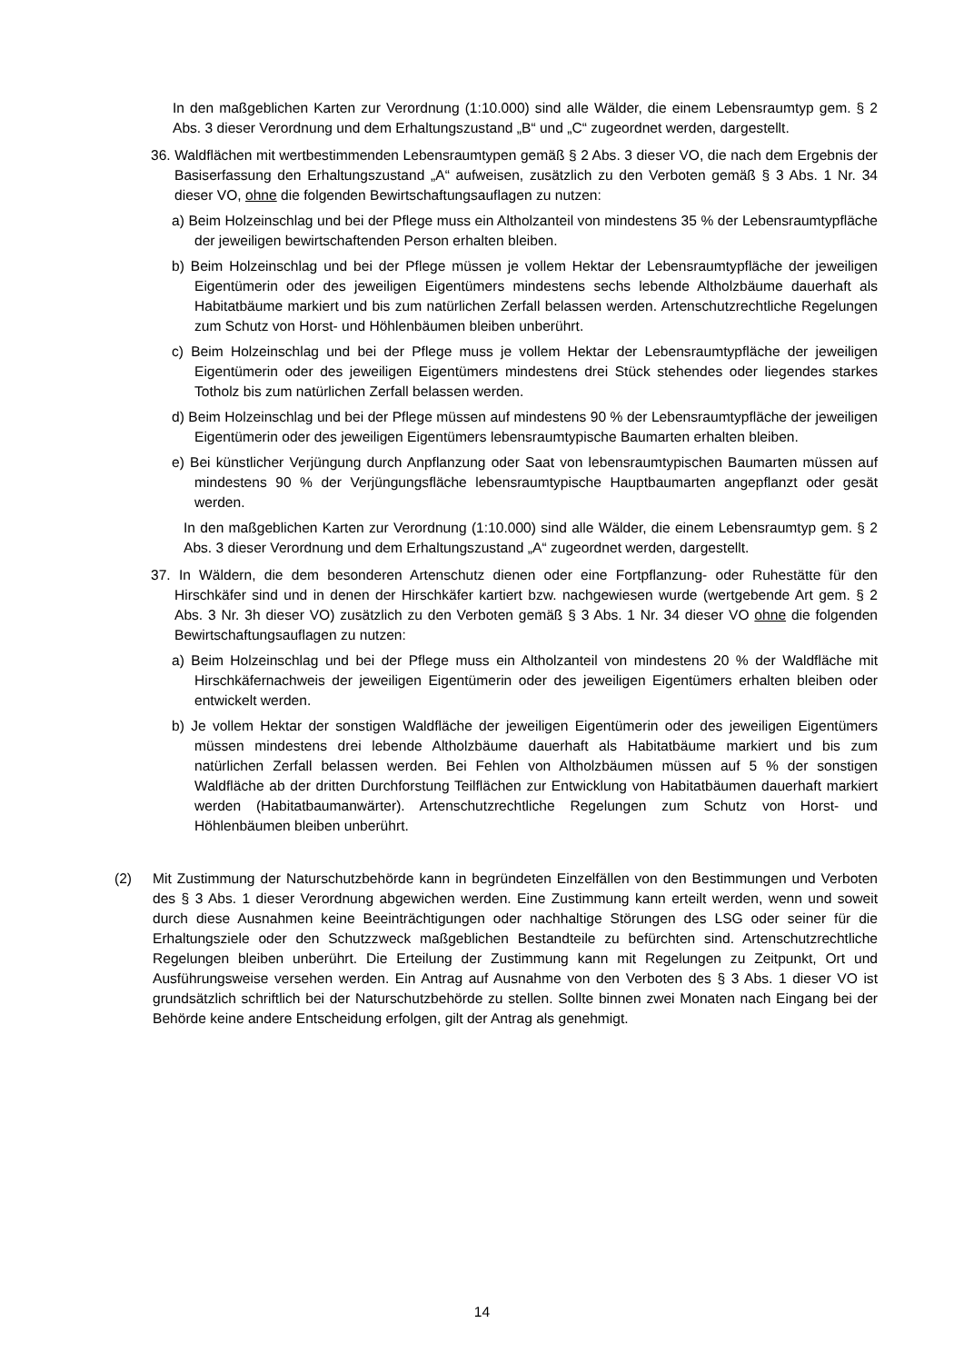In den maßgeblichen Karten zur Verordnung (1:10.000) sind alle Wälder, die einem Lebensraumtyp gem. § 2 Abs. 3 dieser Verordnung und dem Erhaltungszustand „B“ und „C“ zugeordnet werden, dargestellt.
36. Waldflächen mit wertbestimmenden Lebensraumtypen gemäß § 2 Abs. 3 dieser VO, die nach dem Ergebnis der Basiserfassung den Erhaltungszustand „A“ aufweisen, zusätzlich zu den Verboten gemäß § 3 Abs. 1 Nr. 34 dieser VO, ohne die folgenden Bewirtschaftungsauflagen zu nutzen:
a) Beim Holzeinschlag und bei der Pflege muss ein Altholzanteil von mindestens 35 % der Lebensraumtypfläche der jeweiligen bewirtschaftenden Person erhalten bleiben.
b) Beim Holzeinschlag und bei der Pflege müssen je vollem Hektar der Lebensraumtypfläche der jeweiligen Eigentümerin oder des jeweiligen Eigentümers mindestens sechs lebende Altholzbäume dauerhaft als Habitatbäume markiert und bis zum natürlichen Zerfall belassen werden. Artenschutzrechtliche Regelungen zum Schutz von Horst- und Höhlenbäumen bleiben unberührt.
c) Beim Holzeinschlag und bei der Pflege muss je vollem Hektar der Lebensraumtypfläche der jeweiligen Eigentümerin oder des jeweiligen Eigentümers mindestens drei Stück stehendes oder liegendes starkes Totholz bis zum natürlichen Zerfall belassen werden.
d) Beim Holzeinschlag und bei der Pflege müssen auf mindestens 90 % der Lebensraumtypfläche der jeweiligen Eigentümerin oder des jeweiligen Eigentümers lebensraumtypische Baumarten erhalten bleiben.
e) Bei künstlicher Verjüngung durch Anpflanzung oder Saat von lebensraumtypischen Baumarten müssen auf mindestens 90 % der Verjüngungsfläche lebensraumtypische Hauptbaumarten angepflanzt oder gesät werden.
In den maßgeblichen Karten zur Verordnung (1:10.000) sind alle Wälder, die einem Lebensraumtyp gem. § 2 Abs. 3 dieser Verordnung und dem Erhaltungszustand „A“ zugeordnet werden, dargestellt.
37. In Wäldern, die dem besonderen Artenschutz dienen oder eine Fortpflanzung- oder Ruhestätte für den Hirschkäfer sind und in denen der Hirschkäfer kartiert bzw. nachgewiesen wurde (wertgebende Art gem. § 2 Abs. 3 Nr. 3h dieser VO) zusätzlich zu den Verboten gemäß § 3 Abs. 1 Nr. 34 dieser VO ohne die folgenden Bewirtschaftungsauflagen zu nutzen:
a) Beim Holzeinschlag und bei der Pflege muss ein Altholzanteil von mindestens 20 % der Waldfläche mit Hirschkäfernachweis der jeweiligen Eigentümerin oder des jeweiligen Eigentümers erhalten bleiben oder entwickelt werden.
b) Je vollem Hektar der sonstigen Waldfläche der jeweiligen Eigentümerin oder des jeweiligen Eigentümers müssen mindestens drei lebende Altholzbäume dauerhaft als Habitatbäume markiert und bis zum natürlichen Zerfall belassen werden. Bei Fehlen von Altholzbäumen müssen auf 5 % der sonstigen Waldfläche ab der dritten Durchforstung Teilflächen zur Entwicklung von Habitatbäumen dauerhaft markiert werden (Habitatbaumanwärter). Artenschutzrechtliche Regelungen zum Schutz von Horst- und Höhlenbäumen bleiben unberührt.
(2) Mit Zustimmung der Naturschutzbehörde kann in begründeten Einzelfällen von den Bestimmungen und Verboten des § 3 Abs. 1 dieser Verordnung abgewichen werden. Eine Zustimmung kann erteilt werden, wenn und soweit durch diese Ausnahmen keine Beeinträchtigungen oder nachhaltige Störungen des LSG oder seiner für die Erhaltungsziele oder den Schutzzweck maßgeblichen Bestandteile zu befürchten sind. Artenschutzrechtliche Regelungen bleiben unberührt. Die Erteilung der Zustimmung kann mit Regelungen zu Zeitpunkt, Ort und Ausführungsweise versehen werden. Ein Antrag auf Ausnahme von den Verboten des § 3 Abs. 1 dieser VO ist grundsätzlich schriftlich bei der Naturschutzbehörde zu stellen. Sollte binnen zwei Monaten nach Eingang bei der Behörde keine andere Entscheidung erfolgen, gilt der Antrag als genehmigt.
14